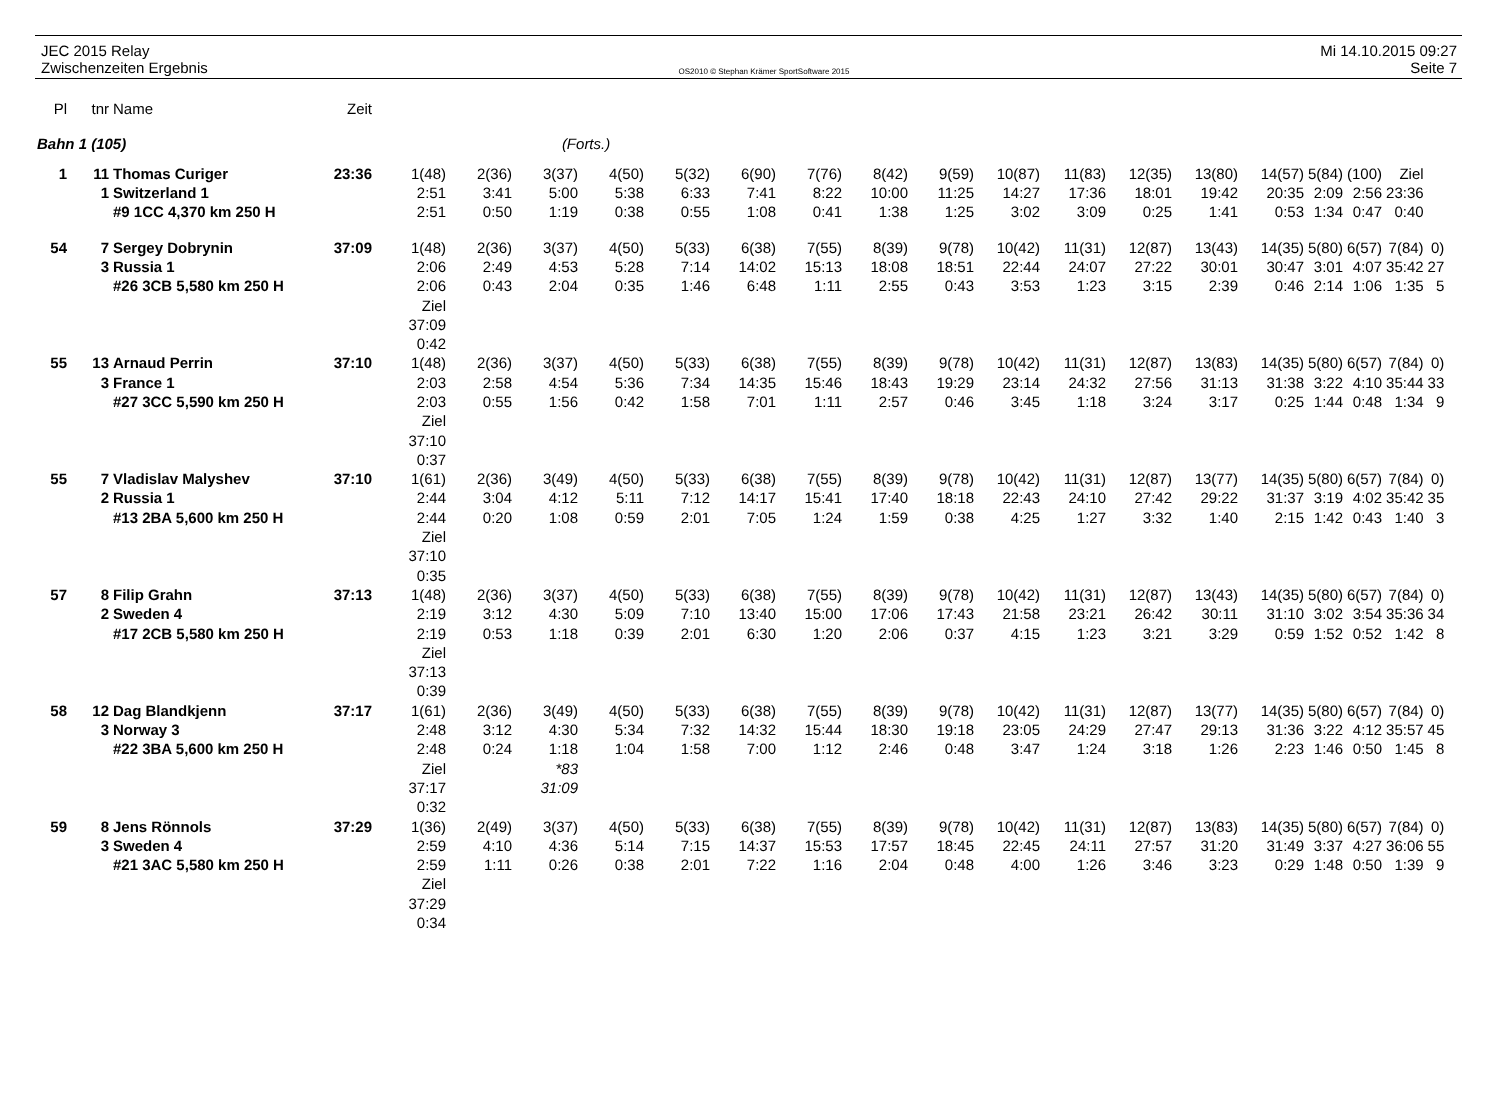JEC 2015 Relay
Zwischenzeiten Ergebnis
OS2010 © Stephan Krämer SportSoftware 2015
Mi 14.10.2015 09:27
Seite 7
| Pl | tnr | Name | Zeit |
| --- | --- | --- | --- |
| Bahn 1 (105) | (Forts.) |
| 1 | 11 | Thomas Curiger | 23:36 | 1(48) | 2(36) | 3(37) | 4(50) | 5(32) | 6(90) | 7(76) | 8(42) | 9(59) | 10(87) | 11(83) | 12(35) | 13(80) | 14(57) | 5(84) | (100) | Ziel | |
| | 1 | Switzerland 1 | | 2:51 | 3:41 | 5:00 | 5:38 | 6:33 | 7:41 | 8:22 | 10:00 | 11:25 | 14:27 | 17:36 | 18:01 | 19:42 | 20:35 | 2:09 | 2:56 | 23:36 | |
| | | #9 1CC 4,370 km 250 H | | 2:51 | 0:50 | 1:19 | 0:38 | 0:55 | 1:08 | 0:41 | 1:38 | 1:25 | 3:02 | 3:09 | 0:25 | 1:41 | 0:53 | 1:34 | 0:47 | 0:40 | |
| 54 | 7 | Sergey Dobrynin | 37:09 | 1(48) | 2(36) | 3(37) | 4(50) | 5(33) | 6(38) | 7(55) | 8(39) | 9(78) | 10(42) | 11(31) | 12(87) | 13(43) | 14(35) | 5(80) | 6(57) | 7(84) | 0) |
| | 3 | Russia 1 | | 2:06 | 2:49 | 4:53 | 5:28 | 7:14 | 14:02 | 15:13 | 18:08 | 18:51 | 22:44 | 24:07 | 27:22 | 30:01 | 30:47 | 3:01 | 4:07 | 35:42 | 27 |
| | | #26 3CB 5,580 km 250 H | | 2:06 | 0:43 | 2:04 | 0:35 | 1:46 | 6:48 | 1:11 | 2:55 | 0:43 | 3:53 | 1:23 | 3:15 | 2:39 | 0:46 | 2:14 | 1:06 | 1:35 | 5 |
| | | | | Ziel | | | | | | | | | | | | | | | | | |
| | | | | 37:09 | | | | | | | | | | | | | | | | | |
| | | | | 0:42 | | | | | | | | | | | | | | | | | |
| 55 | 13 | Arnaud Perrin | 37:10 | 1(48) | 2(36) | 3(37) | 4(50) | 5(33) | 6(38) | 7(55) | 8(39) | 9(78) | 10(42) | 11(31) | 12(87) | 13(83) | 14(35) | 5(80) | 6(57) | 7(84) | 0) |
| | 3 | France 1 | | 2:03 | 2:58 | 4:54 | 5:36 | 7:34 | 14:35 | 15:46 | 18:43 | 19:29 | 23:14 | 24:32 | 27:56 | 31:13 | 31:38 | 3:22 | 4:10 | 35:44 | 33 |
| | | #27 3CC 5,590 km 250 H | | 2:03 | 0:55 | 1:56 | 0:42 | 1:58 | 7:01 | 1:11 | 2:57 | 0:46 | 3:45 | 1:18 | 3:24 | 3:17 | 0:25 | 1:44 | 0:48 | 1:34 | 9 |
| | | | | Ziel | | | | | | | | | | | | | | | | | |
| | | | | 37:10 | | | | | | | | | | | | | | | | | |
| | | | | 0:37 | | | | | | | | | | | | | | | | | |
| 55 | 7 | Vladislav Malyshev | 37:10 | 1(61) | 2(36) | 3(49) | 4(50) | 5(33) | 6(38) | 7(55) | 8(39) | 9(78) | 10(42) | 11(31) | 12(87) | 13(77) | 14(35) | 5(80) | 6(57) | 7(84) | 0) |
| | 2 | Russia 1 | | 2:44 | 3:04 | 4:12 | 5:11 | 7:12 | 14:17 | 15:41 | 17:40 | 18:18 | 22:43 | 24:10 | 27:42 | 29:22 | 31:37 | 3:19 | 4:02 | 35:42 | 35 |
| | | #13 2BA 5,600 km 250 H | | 2:44 | 0:20 | 1:08 | 0:59 | 2:01 | 7:05 | 1:24 | 1:59 | 0:38 | 4:25 | 1:27 | 3:32 | 1:40 | 2:15 | 1:42 | 0:43 | 1:40 | 3 |
| | | | | Ziel | | | | | | | | | | | | | | | | | |
| | | | | 37:10 | | | | | | | | | | | | | | | | | |
| | | | | 0:35 | | | | | | | | | | | | | | | | | |
| 57 | 8 | Filip Grahn | 37:13 | 1(48) | 2(36) | 3(37) | 4(50) | 5(33) | 6(38) | 7(55) | 8(39) | 9(78) | 10(42) | 11(31) | 12(87) | 13(43) | 14(35) | 5(80) | 6(57) | 7(84) | 0) |
| | 2 | Sweden 4 | | 2:19 | 3:12 | 4:30 | 5:09 | 7:10 | 13:40 | 15:00 | 17:06 | 17:43 | 21:58 | 23:21 | 26:42 | 30:11 | 31:10 | 3:02 | 3:54 | 35:36 | 34 |
| | | #17 2CB 5,580 km 250 H | | 2:19 | 0:53 | 1:18 | 0:39 | 2:01 | 6:30 | 1:20 | 2:06 | 0:37 | 4:15 | 1:23 | 3:21 | 3:29 | 0:59 | 1:52 | 0:52 | 1:42 | 8 |
| | | | | Ziel | | | | | | | | | | | | | | | | | |
| | | | | 37:13 | | | | | | | | | | | | | | | | | |
| | | | | 0:39 | | | | | | | | | | | | | | | | | |
| 58 | 12 | Dag Blandkjenn | 37:17 | 1(61) | 2(36) | 3(49) | 4(50) | 5(33) | 6(38) | 7(55) | 8(39) | 9(78) | 10(42) | 11(31) | 12(87) | 13(77) | 14(35) | 5(80) | 6(57) | 7(84) | 0) |
| | 3 | Norway 3 | | 2:48 | 3:12 | 4:30 | 5:34 | 7:32 | 14:32 | 15:44 | 18:30 | 19:18 | 23:05 | 24:29 | 27:47 | 29:13 | 31:36 | 3:22 | 4:12 | 35:57 | 45 |
| | | #22 3BA 5,600 km 250 H | | 2:48 | 0:24 | 1:18 | 1:04 | 1:58 | 7:00 | 1:12 | 2:46 | 0:48 | 3:47 | 1:24 | 3:18 | 1:26 | 2:23 | 1:46 | 0:50 | 1:45 | 8 |
| | | | | Ziel | | *83 | | | | | | | | | | | | | | | |
| | | | | 37:17 | | 31:09 | | | | | | | | | | | | | | | |
| | | | | 0:32 | | | | | | | | | | | | | | | | | |
| 59 | 8 | Jens Rönnols | 37:29 | 1(36) | 2(49) | 3(37) | 4(50) | 5(33) | 6(38) | 7(55) | 8(39) | 9(78) | 10(42) | 11(31) | 12(87) | 13(83) | 14(35) | 5(80) | 6(57) | 7(84) | 0) |
| | 3 | Sweden 4 | | 2:59 | 4:10 | 4:36 | 5:14 | 7:15 | 14:37 | 15:53 | 17:57 | 18:45 | 22:45 | 24:11 | 27:57 | 31:20 | 31:49 | 3:37 | 4:27 | 36:06 | 55 |
| | | #21 3AC 5,580 km 250 H | | 2:59 | 1:11 | 0:26 | 0:38 | 2:01 | 7:22 | 1:16 | 2:04 | 0:48 | 4:00 | 1:26 | 3:46 | 3:23 | 0:29 | 1:48 | 0:50 | 1:39 | 9 |
| | | | | Ziel | | | | | | | | | | | | | | | | | |
| | | | | 37:29 | | | | | | | | | | | | | | | | | |
| | | | | 0:34 | | | | | | | | | | | | | | | | | |